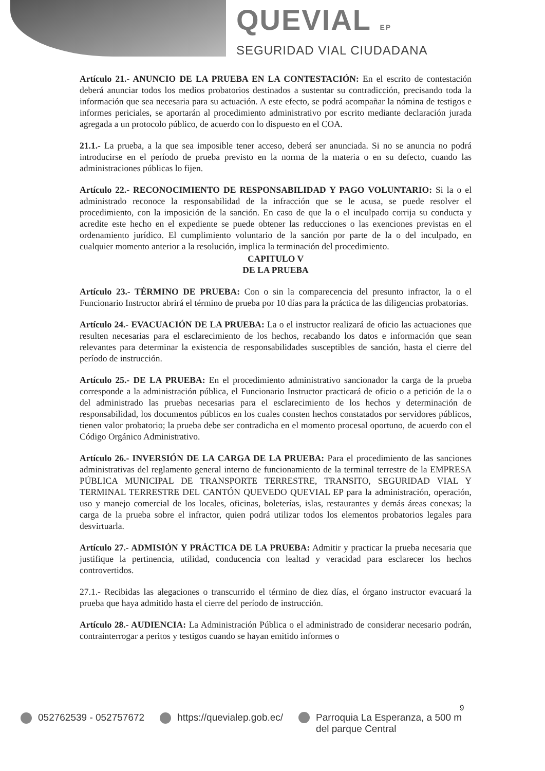QUEVIAL EP
SEGURIDAD VIAL CIUDADANA
Artículo 21.- ANUNCIO DE LA PRUEBA EN LA CONTESTACIÓN: En el escrito de contestación deberá anunciar todos los medios probatorios destinados a sustentar su contradicción, precisando toda la información que sea necesaria para su actuación. A este efecto, se podrá acompañar la nómina de testigos e informes periciales, se aportarán al procedimiento administrativo por escrito mediante declaración jurada agregada a un protocolo público, de acuerdo con lo dispuesto en el COA.
21.1.- La prueba, a la que sea imposible tener acceso, deberá ser anunciada. Si no se anuncia no podrá introducirse en el período de prueba previsto en la norma de la materia o en su defecto, cuando las administraciones públicas lo fijen.
Artículo 22.- RECONOCIMIENTO DE RESPONSABILIDAD Y PAGO VOLUNTARIO: Si la o el administrado reconoce la responsabilidad de la infracción que se le acusa, se puede resolver el procedimiento, con la imposición de la sanción. En caso de que la o el inculpado corrija su conducta y acredite este hecho en el expediente se puede obtener las reducciones o las exenciones previstas en el ordenamiento jurídico. El cumplimiento voluntario de la sanción por parte de la o del inculpado, en cualquier momento anterior a la resolución, implica la terminación del procedimiento.
CAPITULO V
DE LA PRUEBA
Artículo 23.- TÉRMINO DE PRUEBA: Con o sin la comparecencia del presunto infractor, la o el Funcionario Instructor abrirá el término de prueba por 10 días para la práctica de las diligencias probatorias.
Artículo 24.- EVACUACIÓN DE LA PRUEBA: La o el instructor realizará de oficio las actuaciones que resulten necesarias para el esclarecimiento de los hechos, recabando los datos e información que sean relevantes para determinar la existencia de responsabilidades susceptibles de sanción, hasta el cierre del período de instrucción.
Artículo 25.- DE LA PRUEBA: En el procedimiento administrativo sancionador la carga de la prueba corresponde a la administración pública, el Funcionario Instructor practicará de oficio o a petición de la o del administrado las pruebas necesarias para el esclarecimiento de los hechos y determinación de responsabilidad, los documentos públicos en los cuales consten hechos constatados por servidores públicos, tienen valor probatorio; la prueba debe ser contradicha en el momento procesal oportuno, de acuerdo con el Código Orgánico Administrativo.
Artículo 26.- INVERSIÓN DE LA CARGA DE LA PRUEBA: Para el procedimiento de las sanciones administrativas del reglamento general interno de funcionamiento de la terminal terrestre de la EMPRESA PÚBLICA MUNICIPAL DE TRANSPORTE TERRESTRE, TRANSITO, SEGURIDAD VIAL Y TERMINAL TERRESTRE DEL CANTÓN QUEVEDO QUEVIAL EP para la administración, operación, uso y manejo comercial de los locales, oficinas, boleterías, islas, restaurantes y demás áreas conexas; la carga de la prueba sobre el infractor, quien podrá utilizar todos los elementos probatorios legales para desvirtuarla.
Artículo 27.- ADMISIÓN Y PRÁCTICA DE LA PRUEBA: Admitir y practicar la prueba necesaria que justifique la pertinencia, utilidad, conducencia con lealtad y veracidad para esclarecer los hechos controvertidos.
27.1.- Recibidas las alegaciones o transcurrido el término de diez días, el órgano instructor evacuará la prueba que haya admitido hasta el cierre del período de instrucción.
Artículo 28.- AUDIENCIA: La Administración Pública o el administrado de considerar necesario podrán, contrainterrogar a peritos y testigos cuando se hayan emitido informes o
9
052762539 - 052757672 https://quevialep.gob.ec/ Parroquia La Esperanza, a 500 m
del parque Central